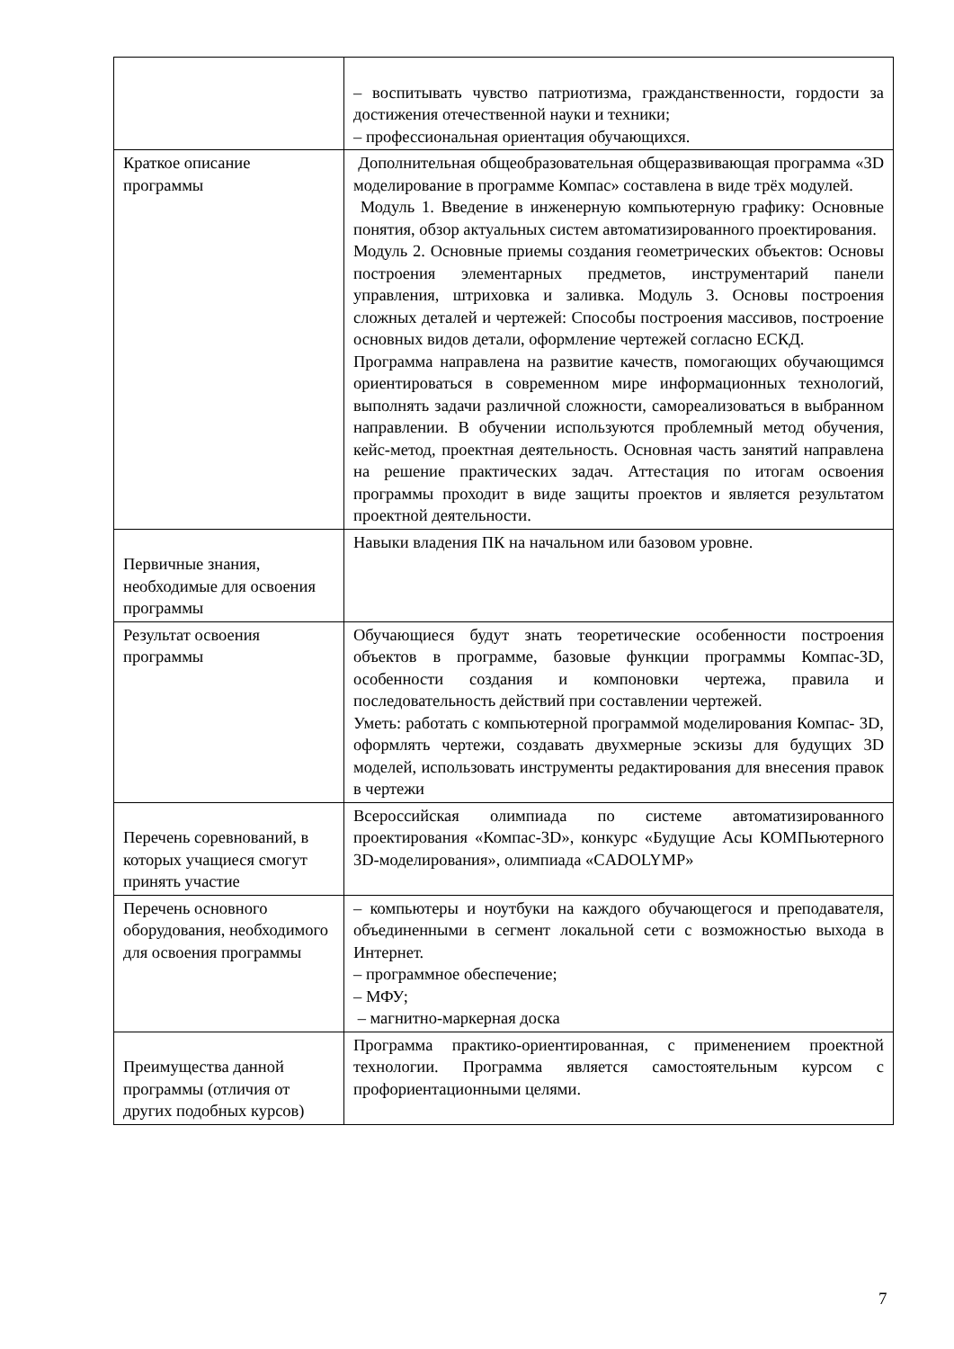| | – воспитывать чувство патриотизма, гражданственности, гордости за достижения отечественной науки и техники; – профессиональная ориентация обучающихся. |
| Краткое описание программы | Дополнительная общеобразовательная общеразвивающая программа «3D моделирование в программе Компас» составлена в виде трёх модулей. Модуль 1. Введение в инженерную компьютерную графику: Основные понятия, обзор актуальных систем автоматизированного проектирования. Модуль 2. Основные приемы создания геометрических объектов: Основы построения элементарных предметов, инструментарий панели управления, штриховка и заливка. Модуль 3. Основы построения сложных деталей и чертежей: Способы построения массивов, построение основных видов детали, оформление чертежей согласно ЕСКД. Программа направлена на развитие качеств, помогающих обучающимся ориентироваться в современном мире информационных технологий, выполнять задачи различной сложности, самореализоваться в выбранном направлении. В обучении используются проблемный метод обучения, кейс-метод, проектная деятельность. Основная часть занятий направлена на решение практических задач. Аттестация по итогам освоения программы проходит в виде защиты проектов и является результатом проектной деятельности. |
| Первичные знания, необходимые для освоения программы | Навыки владения ПК на начальном или базовом уровне. |
| Результат освоения программы | Обучающиеся будут знать теоретические особенности построения объектов в программе, базовые функции программы Компас-3D, особенности создания и компоновки чертежа, правила и последовательность действий при составлении чертежей. Уметь: работать с компьютерной программой моделирования Компас- 3D, оформлять чертежи, создавать двухмерные эскизы для будущих 3D моделей, использовать инструменты редактирования для внесения правок в чертежи |
| Перечень соревнований, в которых учащиеся смогут принять участие | Всероссийская олимпиада по системе автоматизированного проектирования «Компас-3D», конкурс «Будущие Асы КОМПьютерного 3D-моделирования», олимпиада «CADOLYMP» |
| Перечень основного оборудования, необходимого для освоения программы | – компьютеры и ноутбуки на каждого обучающегося и преподавателя, объединенными в сегмент локальной сети с возможностью выхода в Интернет. – программное обеспечение; – МФУ; – магнитно-маркерная доска |
| Преимущества данной программы (отличия от других подобных курсов) | Программа практико-ориентированная, с применением проектной технологии. Программа является самостоятельным курсом с профориентационными целями. |
7